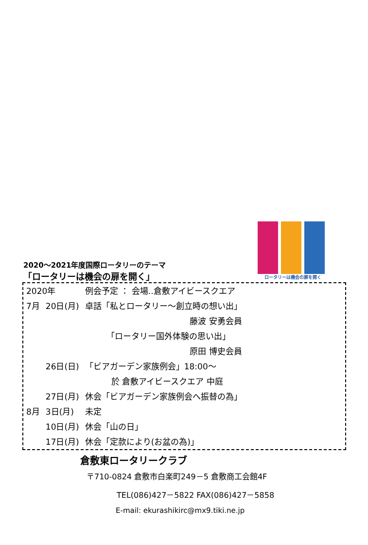ロータリーは機会の扉を開く
2020～2021年度国際ロータリーのテーマ
「ロータリーは機会の扉を開く」
| 2020年 | | 例会予定 ： 会場‥倉敷アイビースクエア |
| 7月 | 20日(月) | 卓話「私とロータリー～創立時の想い出」 |
| | | 藤波 安勇会員 |
| | | 「ロータリー国外体験の思い出」 |
| | | 原田 博史会員 |
| | 26日(日) | 「ビアガーデン家族例会」18:00～ |
| | | 於 倉敷アイビースクエア 中庭 |
| | 27日(月) | 休会「ビアガーデン家族例会へ振替の為」 |
| 8月 | 3日(月) | 未定 |
| | 10日(月) | 休会「山の日」 |
| | 17日(月) | 休会「定款により(お盆の為)」 |
倉敷東ロータリークラブ
〒710-0824 倉敷市白楽町249－5 倉敷商工会館4F
TEL(086)427－5822 FAX(086)427－5858
E-mail: ekurashikirc@mx9.tiki.ne.jp